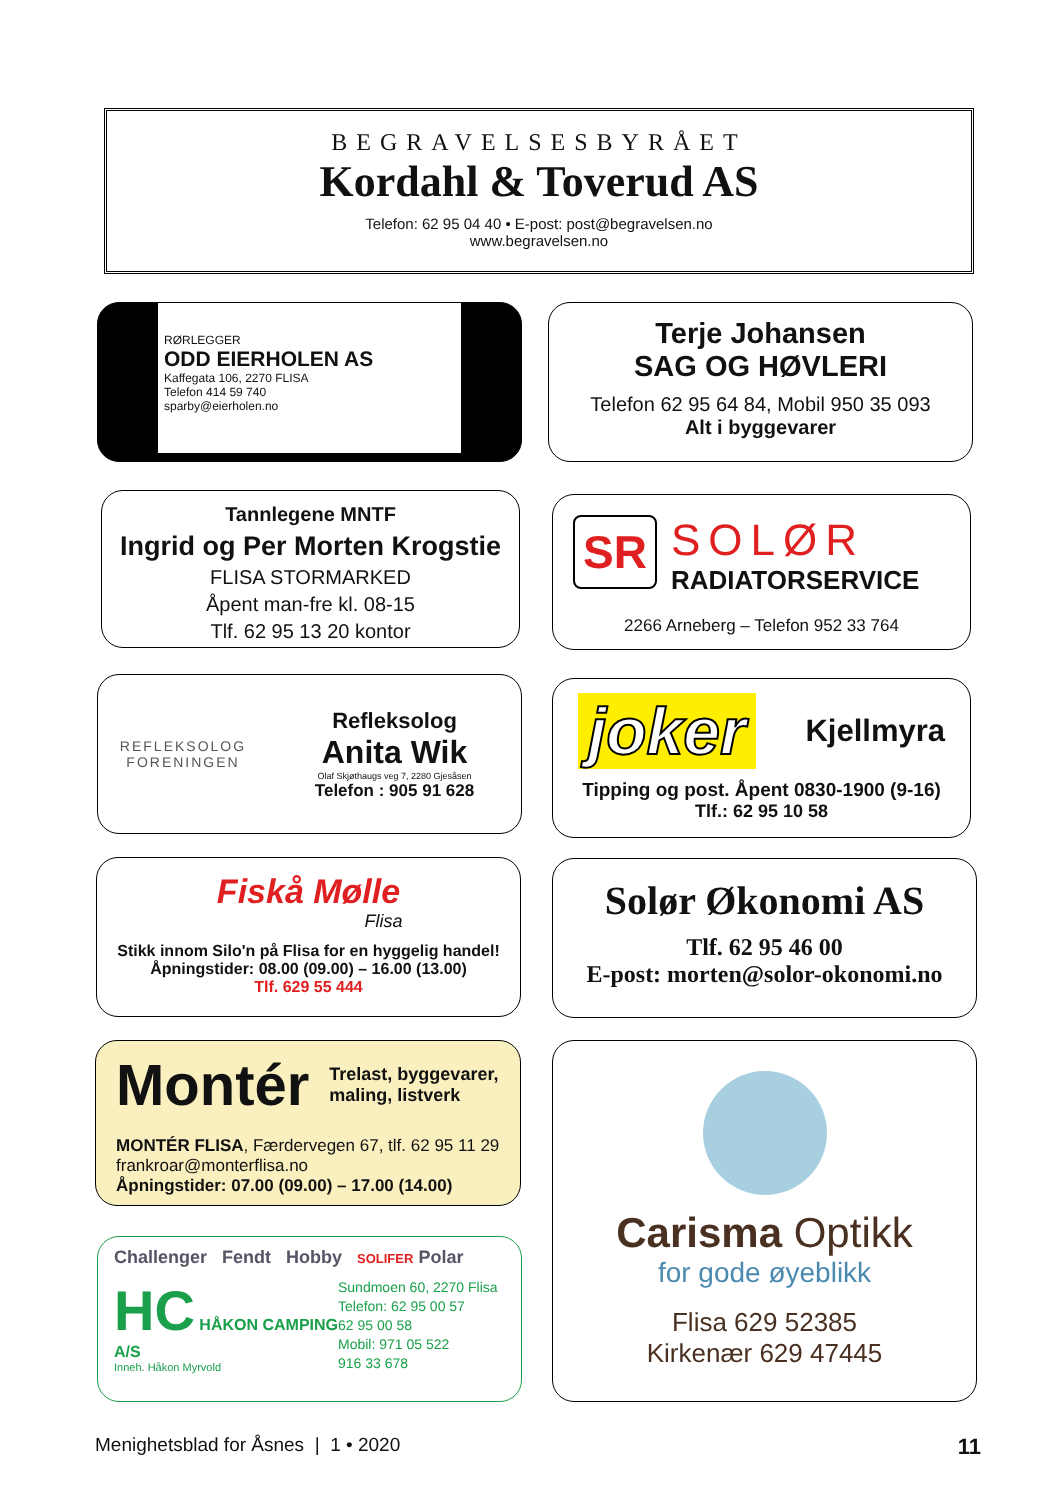BEGRAVELSESBYRÅET
Kordahl & Toverud AS
Telefon: 62 95 04 40 • E-post: post@begravelsen.no
www.begravelsen.no
RØRLEGGER
ODD EIERHOLEN AS
Kaffegata 106, 2270 FLISA
Telefon 414 59 740
sparby@eierholen.no
Terje Johansen
SAG OG HØVLERI
Telefon 62 95 64 84, Mobil 950 35 093
Alt i byggevarer
Tannlegene MNTF
Ingrid og Per Morten Krogstie
FLISA STORMARKED
Åpent man-fre kl. 08-15
Tlf. 62 95 13 20 kontor
SR
SOLØR
RADIATORSERVICE
2266 Arneberg – Telefon 952 33 764
REFLEKSOLOG
FORENINGEN
Refleksolog
Anita Wik
Olaf Skjøthaugs veg 7, 2280 Gjesåsen
Telefon : 905 91 628
joker Kjellmyra
Tipping og post. Åpent 0830-1900 (9-16)
Tlf.: 62 95 10 58
Fiskå Mølle
Flisa
Stikk innom Silo'n på Flisa for en hyggelig handel!
Åpningstider: 08.00 (09.00) – 16.00 (13.00)
Tlf. 629 55 444
Solør Økonomi AS
Tlf. 62 95 46 00
E-post: morten@solor-okonomi.no
Montér Trelast, byggevarer,
maling, listverk
MONTÉR FLISA, Færdervegen 67, tlf. 62 95 11 29
frankroar@monterflisa.no
Åpningstider: 07.00 (09.00) – 17.00 (14.00)
Challenger Fendt Hobby SOLIFER Polar
HC HÅKON CAMPING A/S
Inneh. Håkon Myrvold
Sundmoen 60, 2270 Flisa
Telefon: 62 95 00 57
62 95 00 58
Mobil: 971 05 522
916 33 678
Carisma Optikk
for gode øyeblikk
Flisa 629 52385
Kirkenær 629 47445
Menighetsblad for Åsnes | 1 • 2020 11